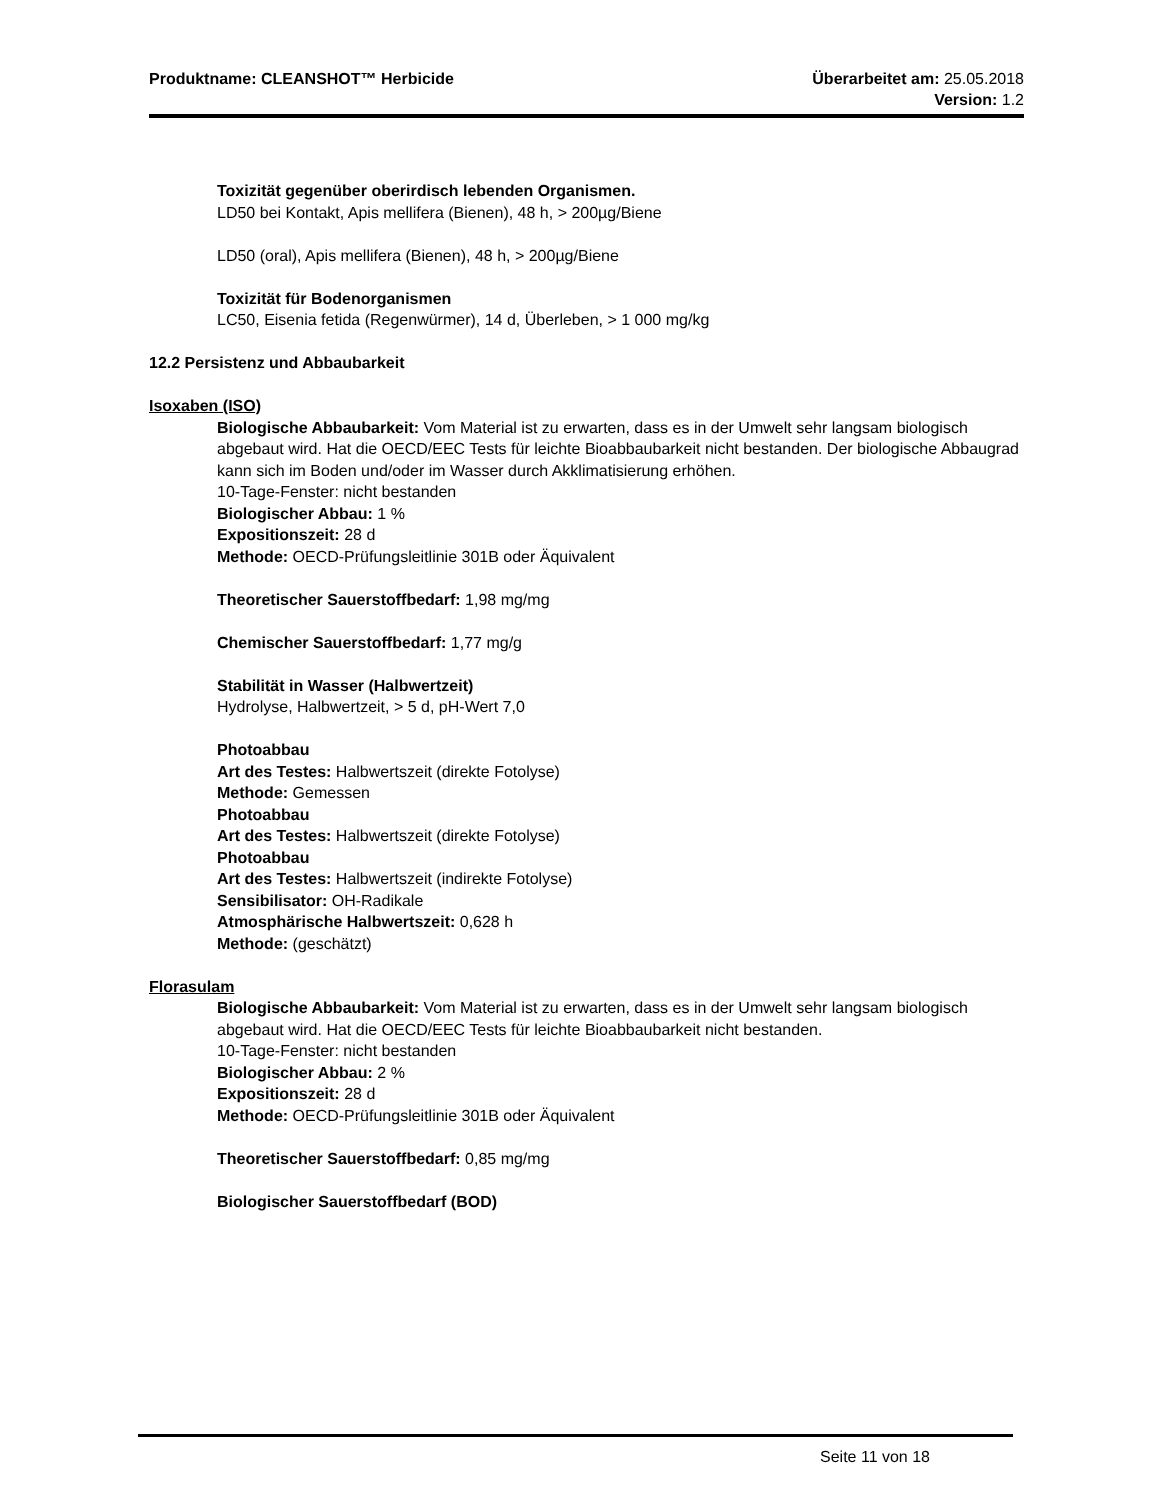Produktname: CLEANSHOT™ Herbicide
Überarbeitet am: 25.05.2018
Version: 1.2
Toxizität gegenüber oberirdisch lebenden Organismen.
LD50 bei Kontakt, Apis mellifera (Bienen), 48 h, > 200µg/Biene
LD50 (oral), Apis mellifera (Bienen), 48 h, > 200µg/Biene
Toxizität für Bodenorganismen
LC50, Eisenia fetida (Regenwürmer), 14 d, Überleben, > 1 000 mg/kg
12.2 Persistenz und Abbaubarkeit
Isoxaben (ISO)
Biologische Abbaubarkeit: Vom Material ist zu erwarten, dass es in der Umwelt sehr langsam biologisch abgebaut wird. Hat die OECD/EEC Tests für leichte Bioabbaubarkeit nicht bestanden. Der biologische Abbaugrad kann sich im Boden und/oder im Wasser durch Akklimatisierung erhöhen.
10-Tage-Fenster: nicht bestanden
Biologischer Abbau: 1 %
Expositionszeit: 28 d
Methode: OECD-Prüfungsleitlinie 301B oder Äquivalent
Theoretischer Sauerstoffbedarf: 1,98 mg/mg
Chemischer Sauerstoffbedarf: 1,77 mg/g
Stabilität in Wasser (Halbwertzeit)
Hydrolyse, Halbwertzeit, > 5 d, pH-Wert 7,0
Photoabbau
Art des Testes: Halbwertszeit (direkte Fotolyse)
Methode: Gemessen
Photoabbau
Art des Testes: Halbwertszeit (direkte Fotolyse)
Photoabbau
Art des Testes: Halbwertszeit (indirekte Fotolyse)
Sensibilisator: OH-Radikale
Atmosphärische Halbwertszeit: 0,628 h
Methode: (geschätzt)
Florasulam
Biologische Abbaubarkeit: Vom Material ist zu erwarten, dass es in der Umwelt sehr langsam biologisch abgebaut wird. Hat die OECD/EEC Tests für leichte Bioabbaubarkeit nicht bestanden.
10-Tage-Fenster: nicht bestanden
Biologischer Abbau: 2 %
Expositionszeit: 28 d
Methode: OECD-Prüfungsleitlinie 301B oder Äquivalent
Theoretischer Sauerstoffbedarf: 0,85 mg/mg
Biologischer Sauerstoffbedarf (BOD)
Seite 11 von 18